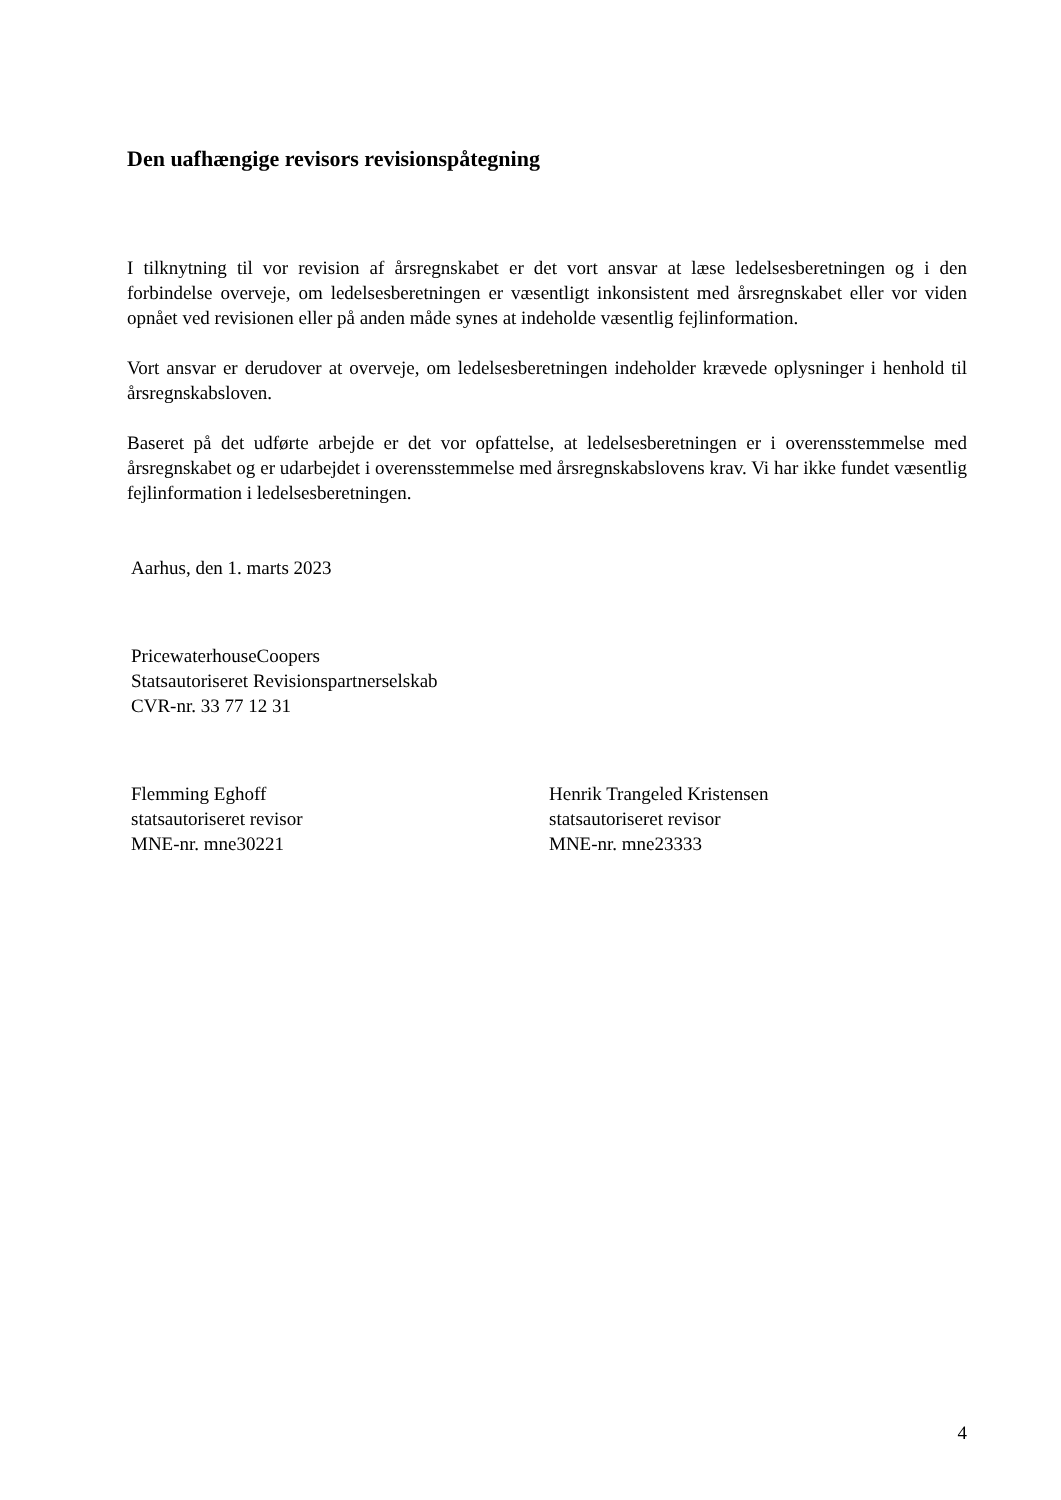Den uafhængige revisors revisionspåtegning
I tilknytning til vor revision af årsregnskabet er det vort ansvar at læse ledelsesberetningen og i den forbindelse overveje, om ledelsesberetningen er væsentligt inkonsistent med årsregnskabet eller vor viden opnået ved revisionen eller på anden måde synes at indeholde væsentlig fejlinformation.
Vort ansvar er derudover at overveje, om ledelsesberetningen indeholder krævede oplysninger i henhold til årsregnskabsloven.
Baseret på det udførte arbejde er det vor opfattelse, at ledelsesberetningen er i overensstemmelse med årsregnskabet og er udarbejdet i overensstemmelse med årsregnskabslovens krav. Vi har ikke fundet væsentlig fejlinformation i ledelsesberetningen.
Aarhus, den 1. marts 2023
PricewaterhouseCoopers
Statsautoriseret Revisionspartnerselskab
CVR-nr. 33 77 12 31
Flemming Eghoff
statsautoriseret revisor
MNE-nr. mne30221
Henrik Trangeled Kristensen
statsautoriseret revisor
MNE-nr. mne23333
4